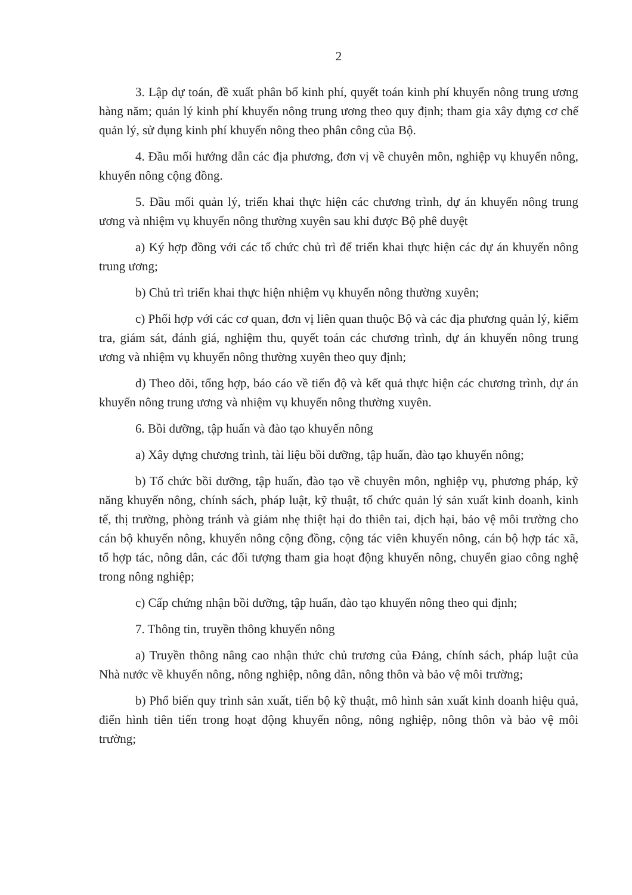2
3. Lập dự toán, đề xuất phân bổ kinh phí, quyết toán kinh phí khuyến nông trung ương hàng năm; quản lý kinh phí khuyến nông trung ương theo quy định; tham gia xây dựng cơ chế quản lý, sử dụng kinh phí khuyến nông theo phân công của Bộ.
4. Đầu mối hướng dẫn các địa phương, đơn vị về chuyên môn, nghiệp vụ khuyến nông, khuyến nông cộng đồng.
5. Đầu mối quản lý, triển khai thực hiện các chương trình, dự án khuyến nông trung ương và nhiệm vụ khuyến nông thường xuyên sau khi được Bộ phê duyệt
a) Ký hợp đồng với các tổ chức chủ trì để triển khai thực hiện các dự án khuyến nông trung ương;
b) Chủ trì triển khai thực hiện nhiệm vụ khuyến nông thường xuyên;
c) Phối hợp với các cơ quan, đơn vị liên quan thuộc Bộ và các địa phương quản lý, kiểm tra, giám sát, đánh giá, nghiệm thu, quyết toán các chương trình, dự án khuyến nông trung ương và nhiệm vụ khuyến nông thường xuyên theo quy định;
d) Theo dõi, tổng hợp, báo cáo về tiến độ và kết quả thực hiện các chương trình, dự án khuyến nông trung ương và nhiệm vụ khuyến nông thường xuyên.
6. Bồi dưỡng, tập huấn và đào tạo khuyến nông
a) Xây dựng chương trình, tài liệu bồi dưỡng, tập huấn, đào tạo khuyến nông;
b) Tổ chức bồi dưỡng, tập huấn, đào tạo về chuyên môn, nghiệp vụ, phương pháp, kỹ năng khuyến nông, chính sách, pháp luật, kỹ thuật, tổ chức quản lý sản xuất kinh doanh, kinh tế, thị trường, phòng tránh và giảm nhẹ thiệt hại do thiên tai, dịch hại, bảo vệ môi trường cho cán bộ khuyến nông, khuyến nông cộng đồng, cộng tác viên khuyến nông, cán bộ hợp tác xã, tổ hợp tác, nông dân, các đối tượng tham gia hoạt động khuyến nông, chuyển giao công nghệ trong nông nghiệp;
c) Cấp chứng nhận bồi dưỡng, tập huấn, đào tạo khuyến nông theo qui định;
7. Thông tin, truyền thông khuyến nông
a) Truyền thông nâng cao nhận thức chủ trương của Đảng, chính sách, pháp luật của Nhà nước về khuyến nông, nông nghiệp, nông dân, nông thôn và bảo vệ môi trường;
b) Phổ biến quy trình sản xuất, tiến bộ kỹ thuật, mô hình sản xuất kinh doanh hiệu quả, điển hình tiên tiến trong hoạt động khuyến nông, nông nghiệp, nông thôn và bảo vệ môi trường;